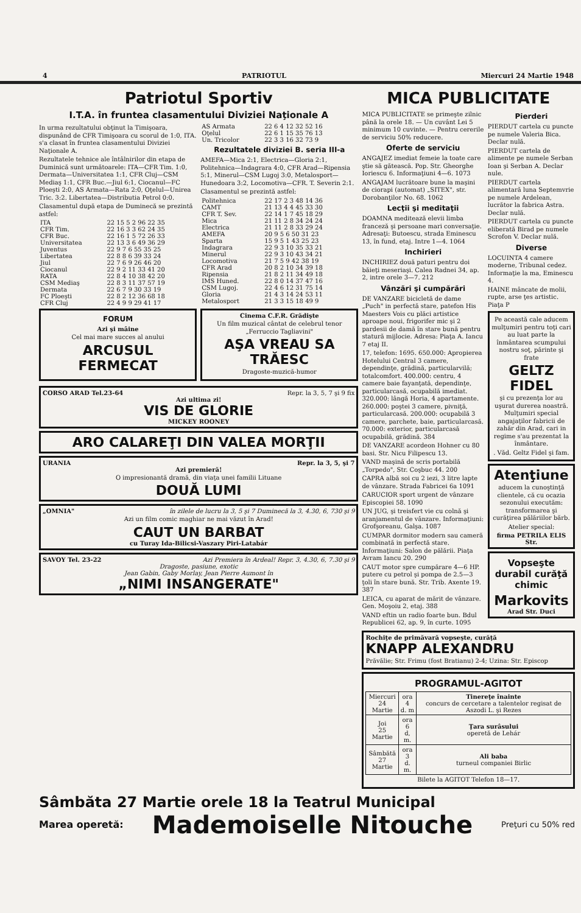4 PATRIOTUL Miercuri 24 Martie 1948
Patriotul Sportiv
I.T.A. în fruntea clasamentului Diviziei Naţionale A
In urma rezultatului obţinut la Timişoara, dispunând de CFR Timişoara cu scorul de 1:0, ITA. s'a clasat în fruntea clasamentului Diviziei Naţionale A.
Rezultatele tehnice ale întâlnirilor din etapa de Duminică sunt următoarele: ITA—CFR Tim. 1:0, Dermata—Universitatea 1:1, CFR Cluj—CSM Mediaş 1:1, CFR Buc.—Jiul 6:1, Ciocanul—FC Ploeşti 2:0, AS Armata—Rata 2:0, Oţelul—Unirea Tric. 3:2. Libertatea—Distributia Petrol 0:0.
Clasamentul după etapa de Duminecă se prezintă astfel:
| ITA | 22 15 5 2 96 22 35 |
| CFR Tim. | 22 16 3 3 62 24 35 |
| CFR Buc. | 22 16 1 5 72 26 33 |
| Universitatea | 22 13 3 6 49 36 29 |
| Juventus | 22 9 7 6 55 35 25 |
| Libertatea | 22 8 8 6 39 33 24 |
| Jiul | 22 7 6 9 26 46 20 |
| Ciocanul | 22 9 2 11 33 41 20 |
| RATA | 22 8 4 10 38 42 20 |
| CSM Mediaş | 22 8 3 11 37 57 19 |
| Dermata | 22 6 7 9 30 33 19 |
| FC Ploeşti | 22 8 2 12 36 68 18 |
| CFR Cluj | 22 4 9 9 29 41 17 |
| AS Armata | 22 6 4 12 32 52 16 |
| Oţelul | 22 6 1 15 35 76 13 |
| Un. Tricolor | 22 3 3 16 32 73 9 |
Rezultatele diviziei B. seria III-a
AMEFA—Mica 2:1, Electrica—Gloria 2:1, Politehnica—Indagrara 4:0, CFR Arad—Ripensia 5:1, Minerul—CSM Lugoj 3:0, Metalosport—Hunedoara 3:2, Locomotiva—CFR. T. Severin 2:1.
Clasamentul se prezintă astfel:
| Politehnica | 22 17 2 3 48 14 36 |
| CAMT | 21 13 4 4 45 33 30 |
| CFR T. Sev. | 22 14 1 7 45 18 29 |
| Mica | 21 11 2 8 34 24 24 |
| Electrica | 21 11 2 8 33 29 24 |
| AMEFA | 20 9 5 6 50 31 23 |
| Sparta | 15 9 5 1 43 25 23 |
| Indagrara | 22 9 3 10 35 33 21 |
| Minerul | 22 9 3 10 43 34 21 |
| Locomotiva | 21 7 5 9 42 38 19 |
| CFR Arad | 20 8 2 10 34 39 18 |
| Ripensia | 21 8 2 11 34 49 18 |
| IMS Huned. | 22 8 0 14 37 47 16 |
| CSM Lugoj. | 22 4 6 12 31 75 14 |
| Gloria | 21 4 3 14 24 53 11 |
| Metalosport | 21 3 3 15 18 49 9 |
FORUM
Azi şi mâine
Cel mai mare succes al anului
ARCUSUL FERMECAT
Cinema C.F.R. Grădişte
Un film muzical cântat de celebrul tenor „Ferruccio Tagliavini"
AŞA VREAU SA TRĂESC
Dragoste-muzică-humor
CORSO ARAD Tel.23-64 Repr. la 3, 5, 7 şi 9 fix
Azi ultima zi!
VIS DE GLORIE
MICKEY ROONEY
ARO CALAREŢI DIN VALEA MORŢII
URANIA Repr. la 3, 5, şi 7
Azi premieră!
O impresionantă dramă, din viaţa unei familii Lituane
DOUĂ LUMI
„OMNIA" în zilele de lucru la 3, 5 şi 7 Duminecă la 3, 4.30, 6, 730 şi 9
Azi un film comic maghiar ne mai văzut în Arad!
CAUT UN BARBAT
cu Turay Ida-Bilicsi-Vaszary Piri-Latabár
SAVOY Tel. 23-22 Azi Premiera în Ardeal! Repr. 3, 4.30, 6, 7.30 şi 9
Dragoste, pasiune, exotic
Jean Gabin, Gaby Morlay, Jean Pierre Aumont în
„NIMI INSANGERATE"
MICA PUBLICITATE
MICA PUBLICITATE se primeşte zilnic până la orele 18. — Un cuvânt Lei 5 minimum 10 cuvinte. — Pentru cererile de serviciu 50% reducere.
Oferte de serviciu
ANGAJEZ imediat femeie la toate care ştie să gătească. Pop. Str. Gheorghe Ioriescu 6. Informaţiuni 4—6. 1073
ANGAJAM lucrătoare bune la maşini de ciorapi (automat) „SITEX", str. Dorobanţilor No. 68. 1062
Lecţii şi meditaţii
DOAMNA meditează elevii limba franceză şi persoane mari conversaţie. Adresaţi: Butoescu, strada Eminescu 13, în fund, etaj. Intre 1—4. 1064
Inchirieri
INCHIRIEZ două paturi pentru doi băieţi meseriaşi. Calea Radnei 34, ap. 2, intre orele 3—7. 212
Vânzări şi cumpărări
DE VANZARE bicicletă de dame „Puch" in perfectă stare, patefon His Maesters Vois cu plăci artistice aproape noui, frigorifer mic şi 2 pardesii de damă în stare bună pentru statură mijlocie. Adresa: Piaţa A. Iancu 7 etaj II.
17, telefon: 1695. 650.000: Apropierea Hotelului Central 3 camere, dependinţe, grădină, particularvilă; totalcomfort. 400.000: centru, 4 camere baie fayanţată, dependinţe, particularcasă, ocupabilă imediat. 320.000: lângă Horia, 4 apartamente. 260.000: poştei 3 camere, pivniţă, particularcasă. 200.000: ocupabilă 3 camere, parchete, baie, particularcasă. 70.000: exterior, particularcasă ocupabilă, grădină. 384
DE VANZARE acordeon Hohner cu 80 basi. Str. Nicu Filipescu 13.
VAND maşină de scris portabilă „Torpedo", Str. Coşbuc 44. 200
CAPRA albă soi cu 2 iezi, 3 litre lapte de vânzare. Strada Fabricei 6a 1091
CARUCIOR sport urgent de vânzare Episcopiei 58. 1090
UN JUG, şi treisfert vie cu colnă şi aranjamentul de vânzare. Informaţiuni: Grofşoreanu, Galşa. 1087
CUMPAR dormitor modern sau cameră combinată in perfectă stare. Informaţiuni: Salon de pălării. Piaţa Avram Iancu 20. 290
CAUT motor spre cumpărare 4—6 HP. putere cu petrol şi pompa de 2.5—3 ţoli în stare bună. Str. Trib. Axente 19. 387
LEICA, cu aparat de mărit de vânzare. Gen. Moşoiu 2, etaj. 388
VAND eftin un radio foarte bun. Bdul Republicei 62, ap. 9, în curte. 1095
Pierderi
PIERDUT cartela cu puncte pe numele Valeria Bica. Declar nulă.
PIERDUT cartela de alimente pe numele Serban Ioan şi Serban A. Declar nule.
PIERDUT cartela alimentară luna Septemvrie pe numele Ardelean, lucrător la fabrica Astra. Declar nulă.
PIERDUT cartela cu puncte eliberată Birad pe numele Scrofon V. Declar nulă.
Diverse
LOCUINTA 4 camere moderne, Tribunal cedez. Informaţie la ma, Eminescu 4.
HAINE mâncate de molii, rupte, arse ţes artistic. Piaţa P
Pe această cale aducem mulţumiri pentru toţi cari au luat parte la înmântarea scumpului nostru soţ, părinte şi frate
GELTZ FIDEL
şi cu prezenţa lor au uşurat durerea noastră. Mulţumiri special angajaţilor fabricii de zahăr din Arad, cari in regime s'au prezentat la înmântare.
. Văd. Geltz Fidel şi fam.
Atenţiune
aducem la cunoştinţă clientele, că cu ocazia sezonului executăm: transformarea şi curăţirea pălăriilor bărb.
Atelier special:
firma PETRILA ELIS Str.
Vopseşte durabil curăţă chimic
Markovits
Arad Str. Duci
Rochiţe de primăvară vopseşte, curăţă
KNAPP ALEXANDRU
Prăvălie; Str. Frimu (fost Bratianu) 2-4; Uzina: Str. Episcop
PROGRAMUL-AGITOT
| Miercuri 24 Martie | ora 4 d. m | Tinereţe înainte concurs de cercetare a talentelor regisat de Aszodi L. şi Rezes |
| Joi 25 Martie | ora 6 d, m. | Ţara surâsului operetă de Lehár |
| Sâmbătă 27 Martie | ora 3 d. m. | Ali baba turneul companiei Birlic |
Bilete la AGITOT Telefon 18—17.
Sâmbăta 27 Martie orele 18 la Teatrul Municipal
Marea operetă: Mademoiselle Nitouche Preţuri cu 50% red